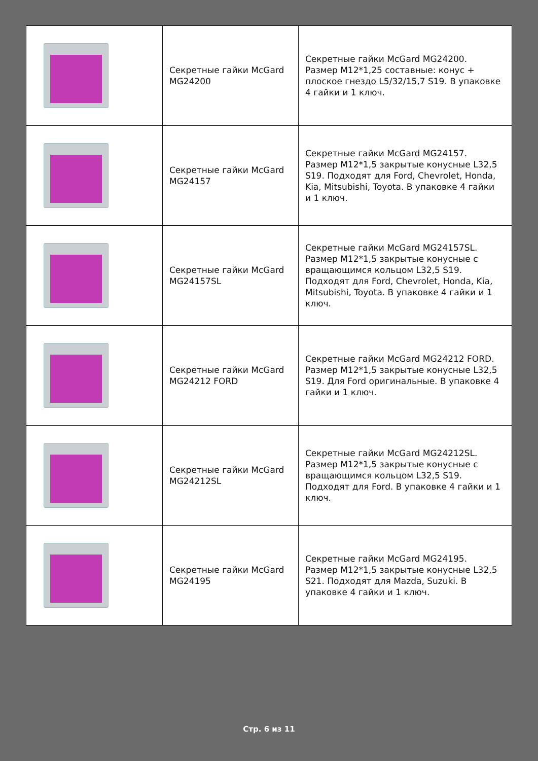| | Секретные гайки McGard MG24200 | Секретные гайки McGard MG24200. Размер М12*1,25 составные: конус + плоское гнездо L5/32/15,7 S19. В упаковке 4 гайки и 1 ключ. |
| | Секретные гайки McGard MG24157 | Секретные гайки McGard MG24157. Размер М12*1,5 закрытые конусные L32,5 S19. Подходят для Ford, Chevrolet, Honda, Kia, Mitsubishi, Toyota. В упаковке 4 гайки и 1 ключ. |
| | Секретные гайки McGard MG24157SL | Секретные гайки McGard MG24157SL. Размер М12*1,5 закрытые конусные с вращающимся кольцом L32,5 S19. Подходят для Ford, Chevrolet, Honda, Kia, Mitsubishi, Toyota. В упаковке 4 гайки и 1 ключ. |
| | Секретные гайки McGard MG24212 FORD | Секретные гайки McGard MG24212 FORD. Размер М12*1,5 закрытые конусные L32,5 S19. Для Ford оригинальные. В упаковке 4 гайки и 1 ключ. |
| | Секретные гайки McGard MG24212SL | Секретные гайки McGard MG24212SL. Размер М12*1,5 закрытые конусные с вращающимся кольцом L32,5 S19. Подходят для Ford. В упаковке 4 гайки и 1 ключ. |
| | Секретные гайки McGard MG24195 | Секретные гайки McGard MG24195. Размер М12*1,5 закрытые конусные L32,5 S21. Подходят для Mazda, Suzuki. В упаковке 4 гайки и 1 ключ. |
Стр. 6 из 11